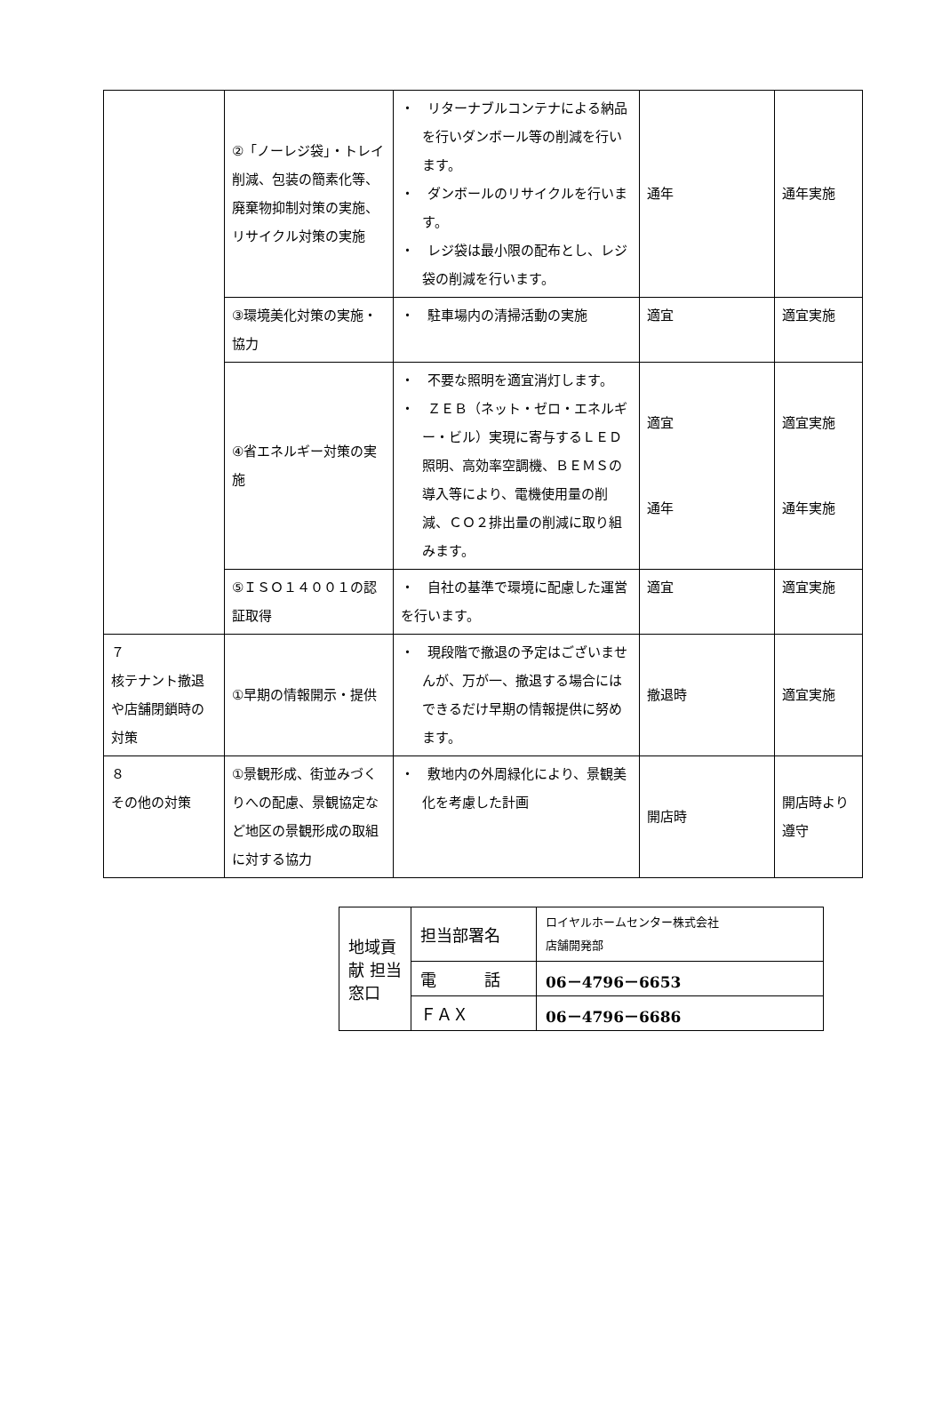| | ②「ノーレジ袋」・トレイ削減、包装の簡素化等、廃棄物抑制対策の実施、リサイクル対策の実施 | ・ リターナブルコンテナによる納品を行いダンボール等の削減を行います。 ・ ダンボールのリサイクルを行います。 ・ レジ袋は最小限の配布とし、レジ袋の削減を行います。 | 通年 | 通年実施 |
| | ③環境美化対策の実施・協力 | ・ 駐車場内の清掃活動の実施 | 適宜 | 適宜実施 |
| | ④省エネルギー対策の実施 | ・ 不要な照明を適宜消灯します。 ・ ＺＥＢ（ネット・ゼロ・エネルギー・ビル）実現に寄与するＬＥＤ照明、高効率空調機、ＢＥＭＳの導入等により、電機使用量の削減、ＣＯ２排出量の削減に取り組みます。 | 適宜 通年 | 適宜実施 通年実施 |
| | ⑤ＩＳＯ１４００１の認証取得 | ・ 自社の基準で環境に配慮した運営を行います。 | 適宜 | 適宜実施 |
| ７ 核テナント撤退や店舗閉鎖時の対策 | ①早期の情報開示・提供 | ・ 現段階で撤退の予定はございませんが、万が一、撤退する場合にはできるだけ早期の情報提供に努めます。 | 撤退時 | 適宜実施 |
| ８ その他の対策 | ①景観形成、街並みづくりへの配慮、景観協定など地区の景観形成の取組に対する協力 | ・ 敷地内の外周緑化により、景観美化を考慮した計画 | 開店時 | 開店時より遵守 |
| 地域貢献 担当窓口 | 担当部署名 | ロイヤルホームセンター株式会社 店舗開発部 |
| | 電 話 | 06－4796－6653 |
| | ＦＡＸ | 06－4796－6686 |